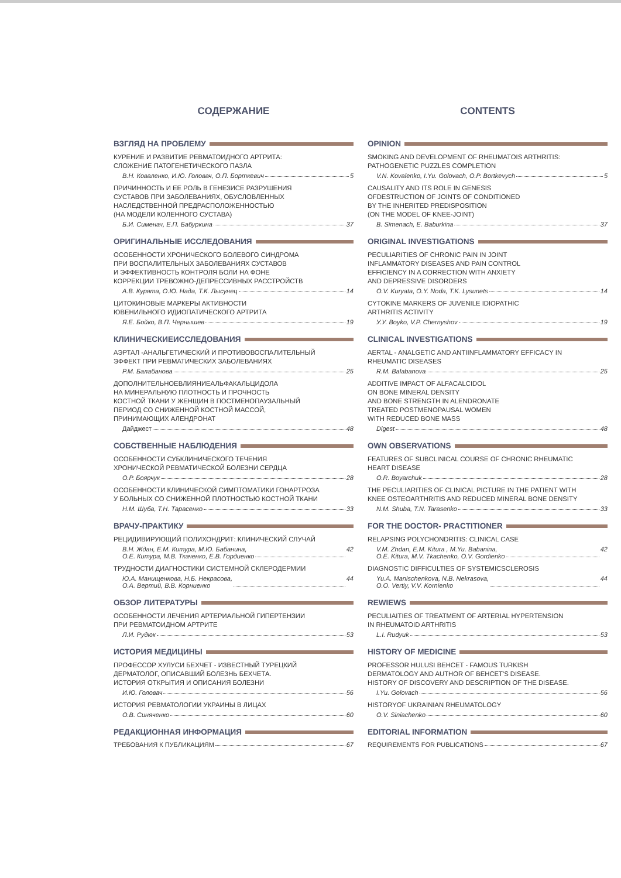СОДЕРЖАНИЕ
ВЗГЛЯД НА ПРОБЛЕМУ
КУРЕНИЕ И РАЗВИТИЕ РЕВМАТОИДНОГО АРТРИТА:
СЛОЖЕНИЕ ПАТОГЕНЕТИЧЕСКОГО ПАЗЛА
В.Н. Коваленко, И.Ю. Головач, О.П. Борткевич 5
ПРИЧИННОСТЬ И ЕЕ РОЛЬ В ГЕНЕЗИСЕ РАЗРУШЕНИЯ
СУСТАВОВ ПРИ ЗАБОЛЕВАНИЯХ, ОБУСЛОВЛЕННЫХ
НАСЛЕДСТВЕННОЙ ПРЕДРАСПОЛОЖЕННОСТЬЮ
(НА МОДЕЛИ КОЛЕННОГО СУСТАВА)
Б.И. Сименач, Е.П. Бабуркина 37
ОРИГИНАЛЬНЫЕ ИССЛЕДОВАНИЯ
ОСОБЕННОСТИ ХРОНИЧЕСКОГО БОЛЕВОГО СИНДРОМА
ПРИ ВОСПАЛИТЕЛЬНЫХ ЗАБОЛЕВАНИЯХ СУСТАВОВ
И ЭФФЕКТИВНОСТЬ КОНТРОЛЯ БОЛИ НА ФОНЕ
КОРРЕКЦИИ ТРЕВОЖНО-ДЕПРЕССИВНЫХ РАССТРОЙСТВ
А.В. Курята, О.Ю. Нада, Т.К. Лысунец 14
ЦИТОКИНОВЫЕ МАРКЕРЫ АКТИВНОСТИ
ЮВЕНИЛЬНОГО ИДИОПАТИЧЕСКОГО АРТРИТА
Я.Е. Бойко, В.П. Чернышев 19
КЛИНИЧЕСКИЕИССЛЕДОВАНИЯ
АЭРТАЛ -АНАЛЬГЕТИЧЕСКИЙ И ПРОТИВОВОСПАЛИТЕЛЬНЫЙ
ЭФФЕКТ ПРИ РЕВМАТИЧЕСКИХ ЗАБОЛЕВАНИЯХ
Р.М. Балабанова 25
ДОПОЛНИТЕЛЬНОЕВЛИЯНИЕАЛЬФАКАЛЬЦИДОЛА
НА МИНЕРАЛЬНУЮ ПЛОТНОСТЬ И ПРОЧНОСТЬ
КОСТНОЙ ТКАНИ У ЖЕНЩИН В ПОСТМЕНОПАУЗАЛЬНЫЙ
ПЕРИОД СО СНИЖЕННОЙ КОСТНОЙ МАССОЙ,
ПРИНИМАЮЩИХ АЛЕНДРОНАТ
Дайджест 48
СОБСТВЕННЫЕ НАБЛЮДЕНИЯ
ОСОБЕННОСТИ СУБКЛИНИЧЕСКОГО ТЕЧЕНИЯ
ХРОНИЧЕСКОЙ РЕВМАТИЧЕСКОЙ БОЛЕЗНИ СЕРДЦА
О.Р. Боярчук 28
ОСОБЕННОСТИ КЛИНИЧЕСКОЙ СИМПТОМАТИКИ ГОНАРТРОЗА
У БОЛЬНЫХ СО СНИЖЕННОЙ ПЛОТНОСТЬЮ КОСТНОЙ ТКАНИ
Н.М. Шуба, Т.Н. Тарасенко 33
ВРАЧУ-ПРАКТИКУ
РЕЦИДИВИРУЮЩИЙ ПОЛИХОНДРИТ: КЛИНИЧЕСКИЙ СЛУЧАЙ
В.Н. Ждан, Е.М. Китура, М.Ю. Бабанина,
О.Е. Китура, М.В. Ткаченко, Е.В. Гордиенко 42
ТРУДНОСТИ ДИАГНОСТИКИ СИСТЕМНОЙ СКЛЕРОДЕРМИИ
Ю.А. Манищенкова, Н.Б. Некрасова,
О.А. Вертий, В.В. Корниенко 44
ОБЗОР ЛИТЕРАТУРЫ
ОСОБЕННОСТИ ЛЕЧЕНИЯ АРТЕРИАЛЬНОЙ ГИПЕРТЕНЗИИ
ПРИ РЕВМАТОИДНОМ АРТРИТЕ
Л.И. Рудюк 53
ИСТОРИЯ МЕДИЦИНЫ
ПРОФЕССОР ХУЛУСИ БЕХЧЕТ - ИЗВЕСТНЫЙ ТУРЕЦКИЙ
ДЕРМАТОЛОГ, ОПИСАВШИЙ БОЛЕЗНЬ БЕХЧЕТА.
ИСТОРИЯ ОТКРЫТИЯ И ОПИСАНИЯ БОЛЕЗНИ
И.Ю. Головач 56
ИСТОРИЯ РЕВМАТОЛОГИИ УКРАИНЫ В ЛИЦАХ
О.В. Синяченко 60
РЕДАКЦИОННАЯ ИНФОРМАЦИЯ
ТРЕБОВАНИЯ К ПУБЛИКАЦИЯМ 67
CONTENTS
OPINION
SMOKING AND DEVELOPMENT OF RHEUMATOIS ARTHRITIS:
PATHOGENETIC PUZZLES COMPLETION
V.N. Kovalenko, I.Yu. Golovach, O.P. Bortkevych 5
CAUSALITY AND ITS ROLE IN GENESIS
OFDESTRUCTION OF JOINTS OF CONDITIONED
BY THE INHERITED PREDISPOSITION
(ON THE MODEL OF KNEE-JOINT)
B. Simenach, E. Baburkina 37
ORIGINAL INVESTIGATIONS
PECULIARITIES OF CHRONIC PAIN IN JOINT
INFLAMMATORY DISEASES AND PAIN CONTROL
EFFICIENCY IN A CORRECTION WITH ANXIETY
AND DEPRESSIVE DISORDERS
O.V. Kuryata, O.Y. Noda, T.K. Lysunets 14
CYTOKINE MARKERS OF JUVENILE IDIOPATHIC
ARTHRITIS ACTIVITY
У.У. Boyko, V.P. Chernyshov 19
CLINICAL INVESTIGATIONS
AERTAL - ANALGETIC AND ANTIINFLAMMATORY EFFICACY IN
RHEUMATIC DISEASES
R.M. Balabanova 25
ADDITIVE IMPACT OF ALFACALCIDOL
ON BONE MINERAL DENSITY
AND BONE STRENGTH IN ALENDRONATE
TREATED POSTMENOPAUSAL WOMEN
WITH REDUCED BONE MASS
Digest 48
OWN OBSERVATIONS
FEATURES OF SUBCLINICAL COURSE OF CHRONIC RHEUMATIC
HEART DISEASE
O.R. Boyarchuk 28
THE PECULIARITIES OF CLINICAL PICTURE IN THE PATIENT WITH
KNEE OSTEOARTHRITIS AND REDUCED MINERAL BONE DENSITY
N.M. Shuba, T.N. Tarasenko 33
FOR THE DOCTOR- PRACTITIONER
RELAPSING POLYCHONDRITIS: CLINICAL CASE
V.M. Zhdan, E.M. Kitura , M.Yu. Babanina,
O.E. Kitura, M.V. Tkachenko, O.V. Gordienko 42
DIAGNOSTIC DIFFICULTIES OF SYSTEMICSCLEROSIS
Yu.A. Manischenkova, N.B. Nekrasova,
O.O. Vertiy, V.V. Kornienko 44
REWIEWS
PECULIAITIES OF TREATMENT OF ARTERIAL HYPERTENSION
IN RHEUMATOID ARTHRITIS
L.I. Rudyuk 53
HISTORY OF MEDICINE
PROFESSOR HULUSI BEHCET - FAMOUS TURKISH
DERMATOLOGY AND AUTHOR OF BEHCET'S DISEASE.
HISTORY OF DISCOVERY AND DESCRIPTION OF THE DISEASE.
I.Yu. Golovach 56
HISTORYOF UKRAINIAN RHEUMATOLOGY
O.V. Siniachenko 60
EDITORIAL INFORMATION
REQUIREMENTS FOR PUBLICATIONS 67